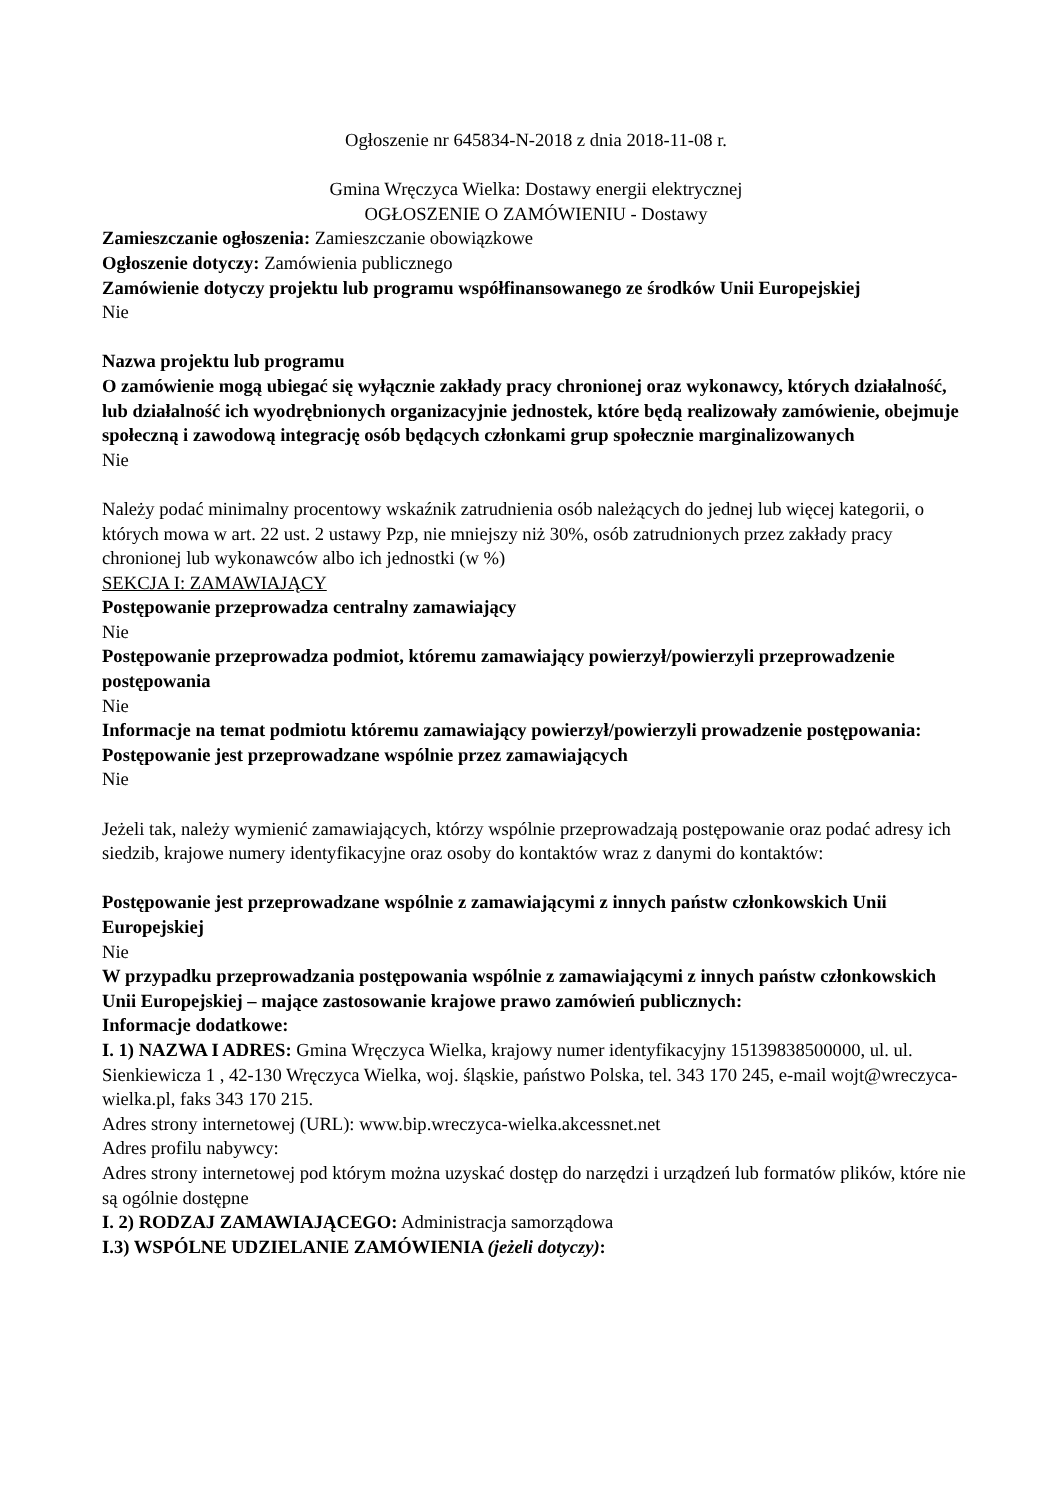Ogłoszenie nr 645834-N-2018 z dnia 2018-11-08 r.
Gmina Wręczyca Wielka: Dostawy energii elektrycznej
OGŁOSZENIE O ZAMÓWIENIU - Dostawy
Zamieszczanie ogłoszenia: Zamieszczanie obowiązkowe
Ogłoszenie dotyczy: Zamówienia publicznego
Zamówienie dotyczy projektu lub programu współfinansowanego ze środków Unii Europejskiej
Nie
Nazwa projektu lub programu
O zamówienie mogą ubiegać się wyłącznie zakłady pracy chronionej oraz wykonawcy, których działalność, lub działalność ich wyodrębnionych organizacyjnie jednostek, które będą realizowały zamówienie, obejmuje społeczną i zawodową integrację osób będących członkami grup społecznie marginalizowanych
Nie
Należy podać minimalny procentowy wskaźnik zatrudnienia osób należących do jednej lub więcej kategorii, o których mowa w art. 22 ust. 2 ustawy Pzp, nie mniejszy niż 30%, osób zatrudnionych przez zakłady pracy chronionej lub wykonawców albo ich jednostki (w %)
SEKCJA I: ZAMAWIAJĄCY
Postępowanie przeprowadza centralny zamawiający
Nie
Postępowanie przeprowadza podmiot, któremu zamawiający powierzył/powierzyli przeprowadzenie postępowania
Nie
Informacje na temat podmiotu któremu zamawiający powierzył/powierzyli prowadzenie postępowania:
Postępowanie jest przeprowadzane wspólnie przez zamawiających
Nie
Jeżeli tak, należy wymienić zamawiających, którzy wspólnie przeprowadzają postępowanie oraz podać adresy ich siedzib, krajowe numery identyfikacyjne oraz osoby do kontaktów wraz z danymi do kontaktów:
Postępowanie jest przeprowadzane wspólnie z zamawiającymi z innych państw członkowskich Unii Europejskiej
Nie
W przypadku przeprowadzania postępowania wspólnie z zamawiającymi z innych państw członkowskich Unii Europejskiej – mające zastosowanie krajowe prawo zamówień publicznych:
Informacje dodatkowe:
I. 1) NAZWA I ADRES: Gmina Wręczyca Wielka, krajowy numer identyfikacyjny 15139838500000, ul. ul. Sienkiewicza 1 , 42-130 Wręczyca Wielka, woj. śląskie, państwo Polska, tel. 343 170 245, e-mail wojt@wreczyca-wielka.pl, faks 343 170 215.
Adres strony internetowej (URL): www.bip.wreczyca-wielka.akcessnet.net
Adres profilu nabywcy:
Adres strony internetowej pod którym można uzyskać dostęp do narzędzi i urządzeń lub formatów plików, które nie są ogólnie dostępne
I. 2) RODZAJ ZAMAWIAJĄCEGO: Administracja samorządowa
I.3) WSPÓLNE UDZIELANIE ZAMÓWIENIA (jeżeli dotyczy):